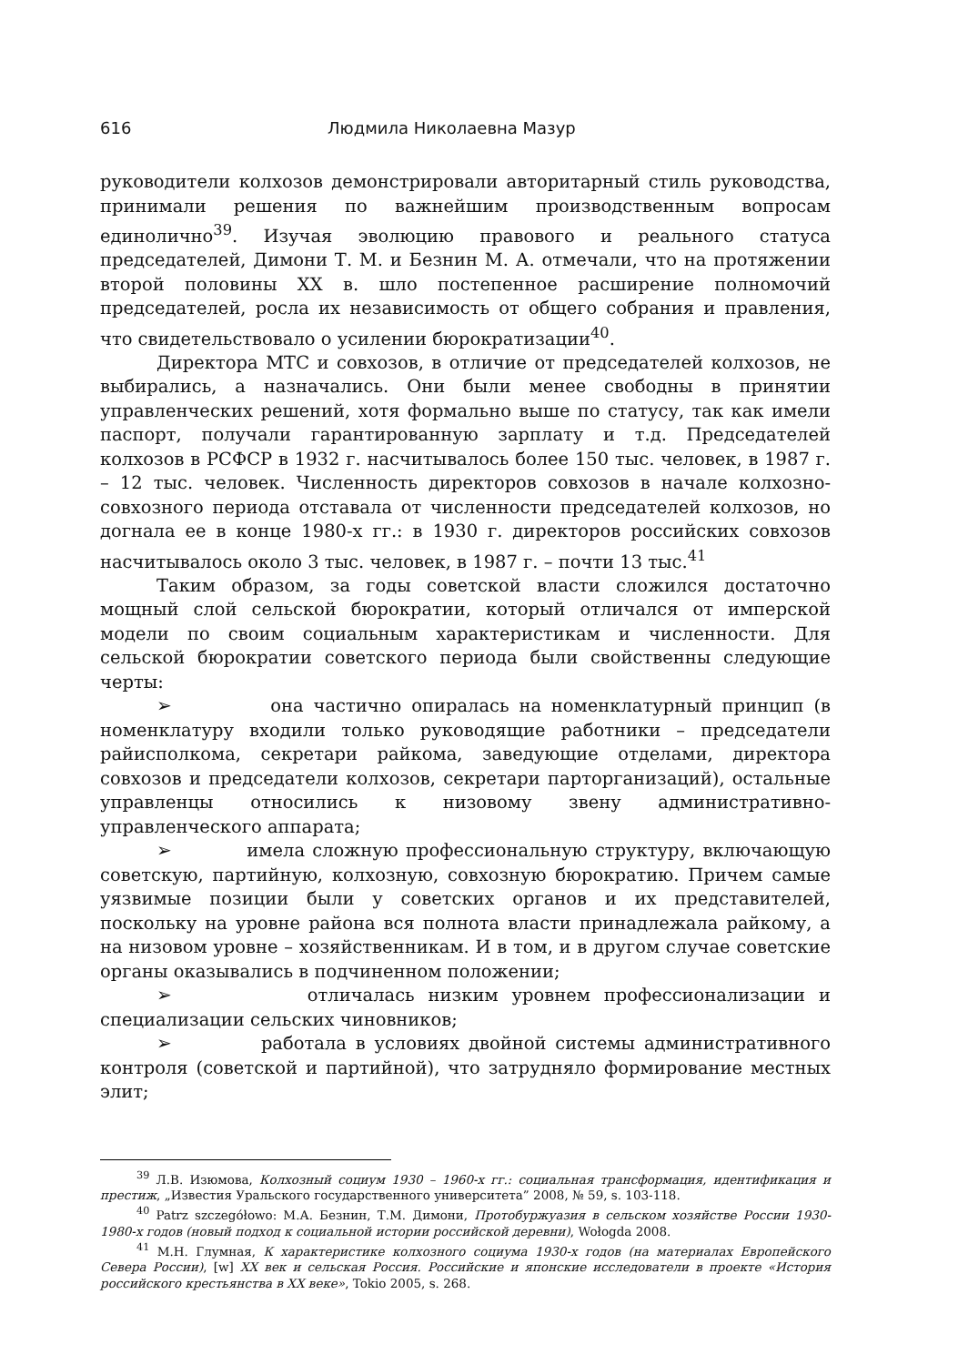616 Людмила Николаевна Мазур
руководители колхозов демонстрировали авторитарный стиль руководства, принимали решения по важнейшим производственным вопросам единолично<sup>39</sup>. Изучая эволюцию правового и реального статуса председателей, Димони Т. М. и Безнин М. А. отмечали, что на протяжении второй половины XX в. шло постепенное расширение полномочий председателей, росла их независимость от общего собрания и правления, что свидетельствовало о усилении бюрократизации<sup>40</sup>.
Директора МТС и совхозов, в отличие от председателей колхозов, не выбирались, а назначались. Они были менее свободны в принятии управленческих решений, хотя формально выше по статусу, так как имели паспорт, получали гарантированную зарплату и т.д. Председателей колхозов в РСФСР в 1932 г. насчитывалось более 150 тыс. человек, в 1987 г. – 12 тыс. человек. Численность директоров совхозов в начале колхозно-совхозного периода отставала от численности председателей колхозов, но догнала ее в конце 1980-х гг.: в 1930 г. директоров российских совхозов насчитывалось около 3 тыс. человек, в 1987 г. – почти 13 тыс.<sup>41</sup>
Таким образом, за годы советской власти сложился достаточно мощный слой сельской бюрократии, который отличался от имперской модели по своим социальным характеристикам и численности. Для сельской бюрократии советского периода были свойственны следующие черты:
➢ она частично опиралась на номенклатурный принцип (в номенклатуру входили только руководящие работники – председатели райисполкома, секретари райкома, заведующие отделами, директора совхозов и председатели колхозов, секретари парторганизаций), остальные управленцы относились к низовому звену административно-управленческого аппарата;
➢ имела сложную профессиональную структуру, включающую советскую, партийную, колхозную, совхозную бюрократию. Причем самые уязвимые позиции были у советских органов и их представителей, поскольку на уровне района вся полнота власти принадлежала райкому, а на низовом уровне – хозяйственникам. И в том, и в другом случае советские органы оказывались в подчиненном положении;
➢ отличалась низким уровнем профессионализации и специализации сельских чиновников;
➢ работала в условиях двойной системы административного контроля (советской и партийной), что затрудняло формирование местных элит;
<sup>39</sup> Л.В. Изюмова, Колхозный социум 1930 – 1960-х гг.: социальная трансформация, идентификация и престиж, „Известия Уральского государственного университета” 2008, № 59, s. 103-118.
<sup>40</sup> Patrz szczegółowo: М.А. Безнин, Т.М. Димони, Протобуржуазия в сельском хозяйстве России 1930-1980-х годов (новый подход к социальной истории российской деревни), Wołogda 2008.
<sup>41</sup> М.Н. Глумная, К характеристике колхозного социума 1930-х годов (на материалах Европейского Севера России), [w] XX век и сельская Россия. Российские и японские исследователи в проекте «История российского крестьянства в XX веке», Tokio 2005, s. 268.